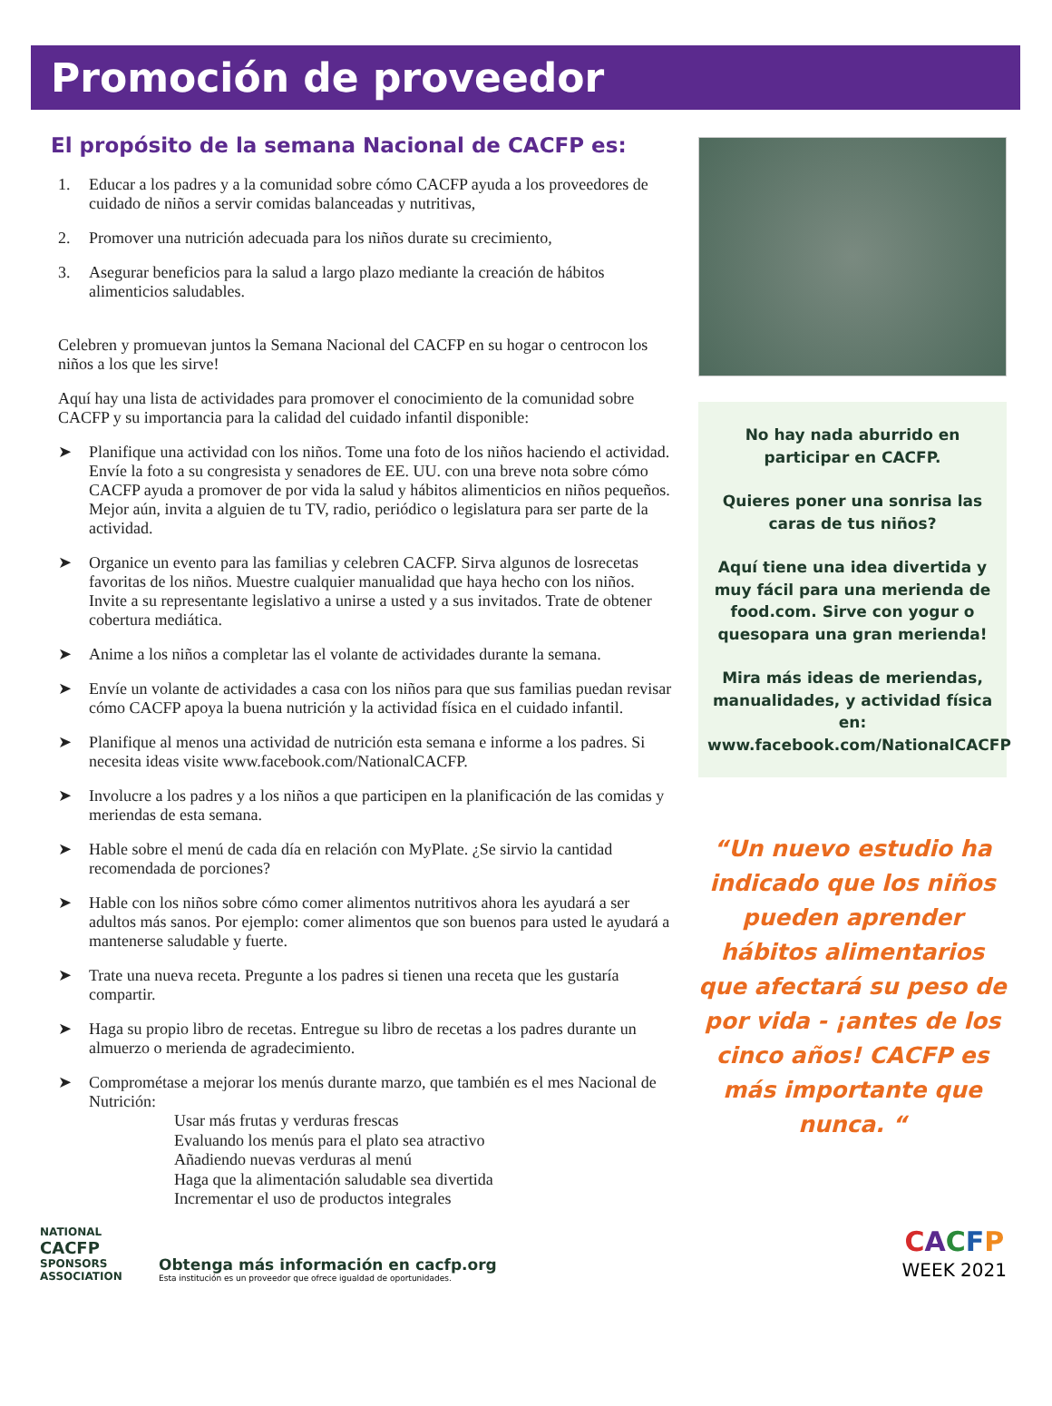Promoción de proveedor
El propósito de la semana Nacional de CACFP es:
1. Educar a los padres y a la comunidad sobre cómo CACFP ayuda a los proveedores de cuidado de niños a servir comidas balanceadas y nutritivas,
2. Promover una nutrición adecuada para los niños durate su crecimiento,
3. Asegurar beneficios para la salud a largo plazo mediante la creación de hábitos alimenticios saludables.
Celebren y promuevan juntos la Semana Nacional del CACFP en su hogar o centrocon los niños a los que les sirve!
Aquí hay una lista de actividades para promover el conocimiento de la comunidad sobre CACFP y su importancia para la calidad del cuidado infantil disponible:
➤ Planifique una actividad con los niños. Tome una foto de los niños haciendo el actividad. Envíe la foto a su congresista y senadores de EE. UU. con una breve nota sobre cómo CACFP ayuda a promover de por vida la salud y hábitos alimenticios en niños pequeños. Mejor aún, invita a alguien de tu TV, radio, periódico o legislatura para ser parte de la actividad.
➤ Organice un evento para las familias y celebren CACFP. Sirva algunos de losrecetas favoritas de los niños. Muestre cualquier manualidad que haya hecho con los niños. Invite a su representante legislativo a unirse a usted y a sus invitados. Trate de obtener cobertura mediática.
➤ Anime a los niños a completar las el volante de actividades durante la semana.
➤ Envíe un volante de actividades a casa con los niños para que sus familias puedan revisar cómo CACFP apoya la buena nutrición y la actividad física en el cuidado infantil.
➤ Planifique al menos una actividad de nutrición esta semana e informe a los padres. Si necesita ideas visite www.facebook.com/NationalCACFP.
➤ Involucre a los padres y a los niños a que participen en la planificación de las comidas y meriendas de esta semana.
➤ Hable sobre el menú de cada día en relación con MyPlate. ¿Se sirvio la cantidad recomendada de porciones?
➤ Hable con los niños sobre cómo comer alimentos nutritivos ahora les ayudará a ser adultos más sanos. Por ejemplo: comer alimentos que son buenos para usted le ayudará a mantenerse saludable y fuerte.
➤ Trate una nueva receta. Pregunte a los padres si tienen una receta que les gustaría compartir.
➤ Haga su propio libro de recetas. Entregue su libro de recetas a los padres durante un almuerzo o merienda de agradecimiento.
➤ Comprométase a mejorar los menús durante marzo, que también es el mes Nacional de Nutrición:
Usar más frutas y verduras frescas
Evaluando los menús para el plato sea atractivo
Añadiendo nuevas verduras al menú
Haga que la alimentación saludable sea divertida
Incrementar el uso de productos integrales
No hay nada aburrido en participar en CACFP.
Quieres poner una sonrisa las caras de tus niños?
Aquí tiene una idea divertida y muy fácil para una merienda de food.com. Sirve con yogur o quesopara una gran merienda!
Mira más ideas de meriendas, manualidades, y actividad física en: www.facebook.com/NationalCACFP
“Un nuevo estudio ha indicado que los niños pueden aprender hábitos alimentarios que afectará su peso de por vida - ¡antes de los cinco años! CACFP es más importante que nunca. “
NATIONAL
CACFP SPONSORS
ASSOCIATION
Obtenga más información en cacfp.org
Esta institución es un proveedor que ofrece igualdad de oportunidades.
CACFP
WEEK 2021